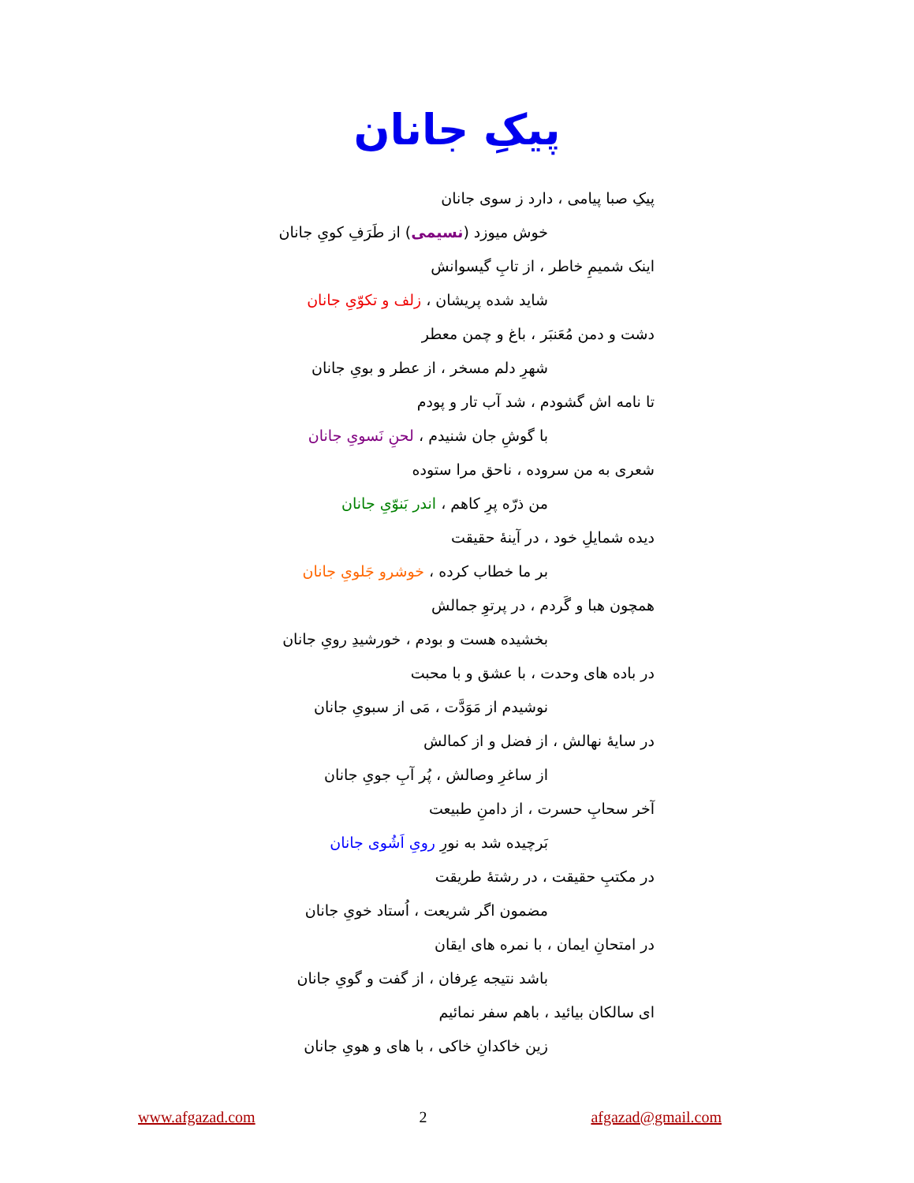پیکِ جانان
پیکِ صبا پیامی ، دارد ز سوی جانان
خوش میوزد (نسیمی) از طَرَفِ کویِ جانان
اینک شمیمِ خاطر ، از تابِ گیسوانش
شاید شده پریشان ، زلف و تکوّیِ جانان
دشت و دمن مُعَنبَر ، باغ و چمن معطر
شهرِ دلم مسخر ، از عطر و بویِ جانان
تا نامه اش گشودم ، شد آب تار و پودم
با گوشِ جان شنیدم ، لحنِ نَسویِ جانان
شعری به من سروده ، ناحق مرا ستوده
من ذرّه پرِ کاهم ، اندر بَنوّیِ جانان
دیده شمایلِ خود ، در آینهٔ حقیقت
بر ما خطاب کرده ، خوشرو جَلویِ جانان
همچون هبا و گَردم ، در پرتوِ جمالش
بخشیده هست و بودم ، خورشیدِ رویِ جانان
در باده های وحدت ، با عشق و با محبت
نوشیدم از مَوَدَّت ، مَی از سبویِ جانان
در سایهٔ نهالش ، از فضل و از کمالش
از ساغرِ وصالش ، پُر آبِ جویِ جانان
آخر سحابِ حسرت ، از دامنِ طبیعت
بَرچیده شد به نورِ رویِ اَشُوی جانان
در مکتبِ حقیقت ، در رشتهٔ طریقت
مضمون اگر شریعت ، اُستاد خویِ جانان
در امتحانِ ایمان ، با نمره های ایقان
باشد نتیجه عِرفان ، از گفت و گویِ جانان
ای سالکان بیائید ، باهم سفر نمائیم
زین خاکدانِ خاکی ، با های و هویِ جانان
www.afgazad.com 2 afgazad@gmail.com